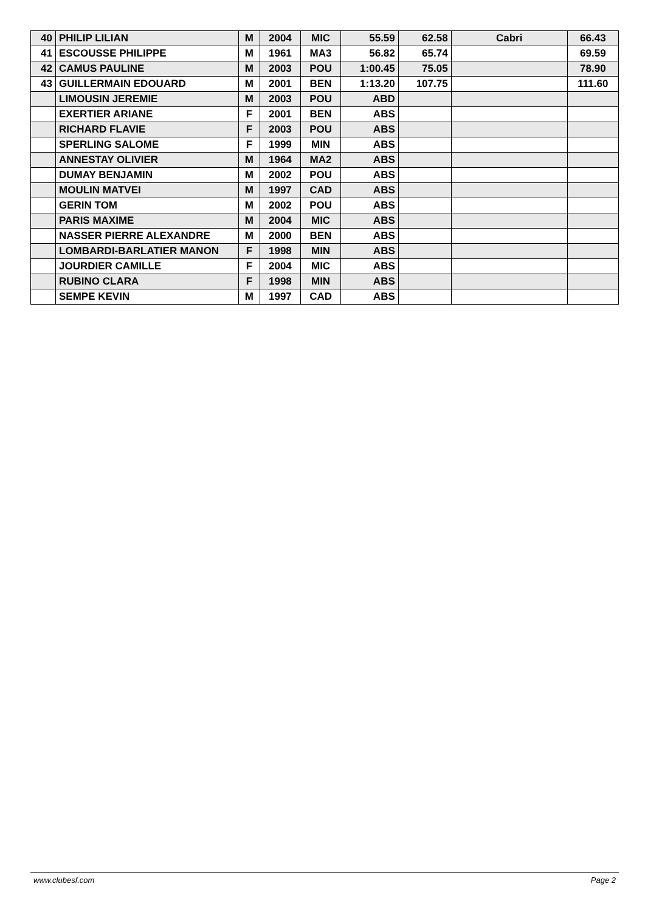| 40 | PHILIP LILIAN | M | 2004 | MIC | 55.59 | 62.58 | Cabri | 66.43 |
| 41 | ESCOUSSE PHILIPPE | M | 1961 | MA3 | 56.82 | 65.74 | | 69.59 |
| 42 | CAMUS PAULINE | M | 2003 | POU | 1:00.45 | 75.05 | | 78.90 |
| 43 | GUILLERMAIN EDOUARD | M | 2001 | BEN | 1:13.20 | 107.75 | | 111.60 |
| | LIMOUSIN JEREMIE | M | 2003 | POU | ABD | | | |
| | EXERTIER ARIANE | F | 2001 | BEN | ABS | | | |
| | RICHARD FLAVIE | F | 2003 | POU | ABS | | | |
| | SPERLING SALOME | F | 1999 | MIN | ABS | | | |
| | ANNESTAY OLIVIER | M | 1964 | MA2 | ABS | | | |
| | DUMAY BENJAMIN | M | 2002 | POU | ABS | | | |
| | MOULIN MATVEI | M | 1997 | CAD | ABS | | | |
| | GERIN TOM | M | 2002 | POU | ABS | | | |
| | PARIS MAXIME | M | 2004 | MIC | ABS | | | |
| | NASSER PIERRE ALEXANDRE | M | 2000 | BEN | ABS | | | |
| | LOMBARDI-BARLATIER MANON | F | 1998 | MIN | ABS | | | |
| | JOURDIER CAMILLE | F | 2004 | MIC | ABS | | | |
| | RUBINO CLARA | F | 1998 | MIN | ABS | | | |
| | SEMPE KEVIN | M | 1997 | CAD | ABS | | | |
www.clubesf.com Page 2